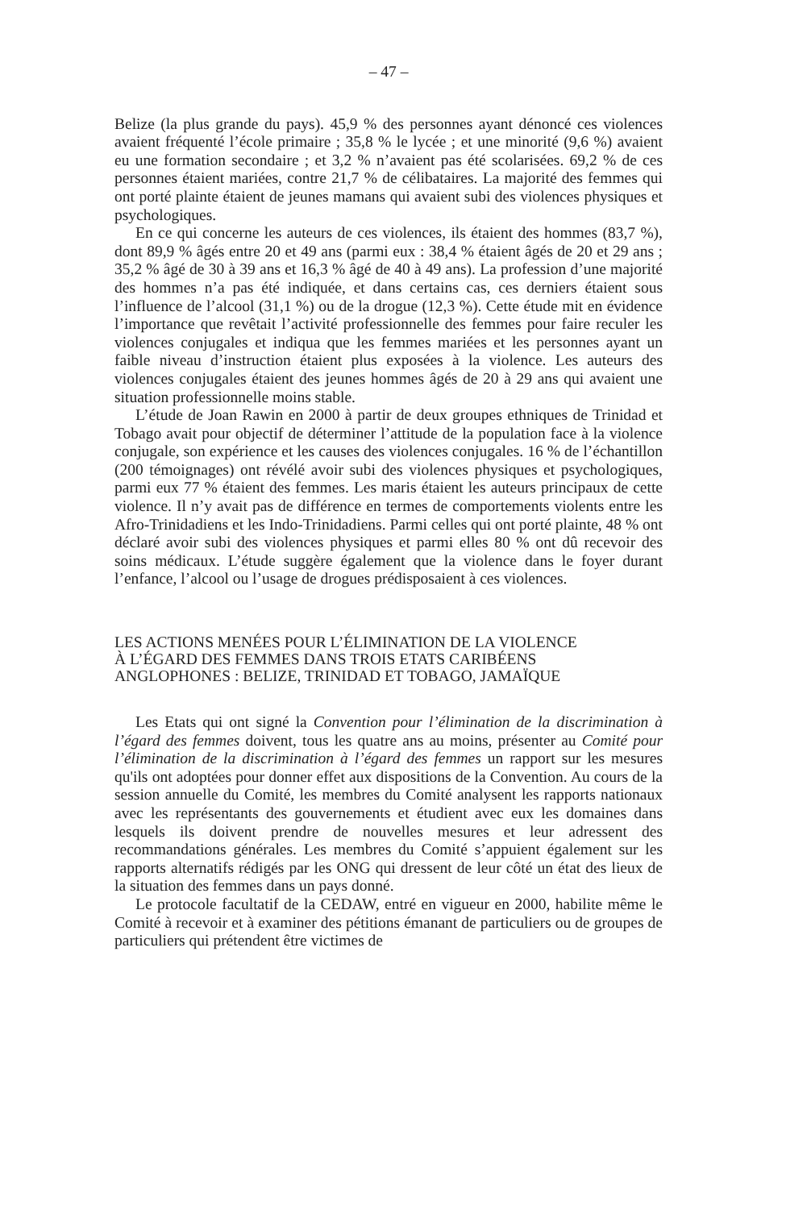– 47 –
Belize (la plus grande du pays). 45,9 % des personnes ayant dénoncé ces violences avaient fréquenté l’école primaire ; 35,8 % le lycée ; et une minorité (9,6 %) avaient eu une formation secondaire ; et 3,2 % n’avaient pas été scolarisées. 69,2 % de ces personnes étaient mariées, contre 21,7 % de célibataires. La majorité des femmes qui ont porté plainte étaient de jeunes mamans qui avaient subi des violences physiques et psychologiques.
En ce qui concerne les auteurs de ces violences, ils étaient des hommes (83,7 %), dont 89,9 % âgés entre 20 et 49 ans (parmi eux : 38,4 % étaient âgés de 20 et 29 ans ; 35,2 % âgé de 30 à 39 ans et 16,3 % âgé de 40 à 49 ans). La profession d’une majorité des hommes n’a pas été indiquée, et dans certains cas, ces derniers étaient sous l’influence de l’alcool (31,1 %) ou de la drogue (12,3 %). Cette étude mit en évidence l’importance que revêtait l’activité professionnelle des femmes pour faire reculer les violences conjugales et indiqua que les femmes mariées et les personnes ayant un faible niveau d’instruction étaient plus exposées à la violence. Les auteurs des violences conjugales étaient des jeunes hommes âgés de 20 à 29 ans qui avaient une situation professionnelle moins stable.
L’étude de Joan Rawin en 2000 à partir de deux groupes ethniques de Trinidad et Tobago avait pour objectif de déterminer l’attitude de la population face à la violence conjugale, son expérience et les causes des violences conjugales. 16 % de l’échantillon (200 témoignages) ont révélé avoir subi des violences physiques et psychologiques, parmi eux 77 % étaient des femmes. Les maris étaient les auteurs principaux de cette violence. Il n’y avait pas de différence en termes de comportements violents entre les Afro-Trinidadiens et les Indo-Trinidadiens. Parmi celles qui ont porté plainte, 48 % ont déclaré avoir subi des violences physiques et parmi elles 80 % ont dû recevoir des soins médicaux. L’étude suggère également que la violence dans le foyer durant l’enfance, l’alcool ou l’usage de drogues prédisposaient à ces violences.
LES ACTIONS MENÉES POUR L’ÉLIMINATION DE LA VIOLENCE
À L’ÉGARD DES FEMMES DANS TROIS ETATS CARIBÉENS
ANGLOPHONES : BELIZE, TRINIDAD ET TOBAGO, JAMAÏQUE
Les Etats qui ont signé la Convention pour l’élimination de la discrimination à l’égard des femmes doivent, tous les quatre ans au moins, présenter au Comité pour l’élimination de la discrimination à l’égard des femmes un rapport sur les mesures qu'ils ont adoptées pour donner effet aux dispositions de la Convention. Au cours de la session annuelle du Comité, les membres du Comité analysent les rapports nationaux avec les représentants des gouvernements et étudient avec eux les domaines dans lesquels ils doivent prendre de nouvelles mesures et leur adressent des recommandations générales. Les membres du Comité s’appuient également sur les rapports alternatifs rédigés par les ONG qui dressent de leur côté un état des lieux de la situation des femmes dans un pays donné.
Le protocole facultatif de la CEDAW, entré en vigueur en 2000, habilite même le Comité à recevoir et à examiner des pétitions émanant de particuliers ou de groupes de particuliers qui prétendent être victimes de